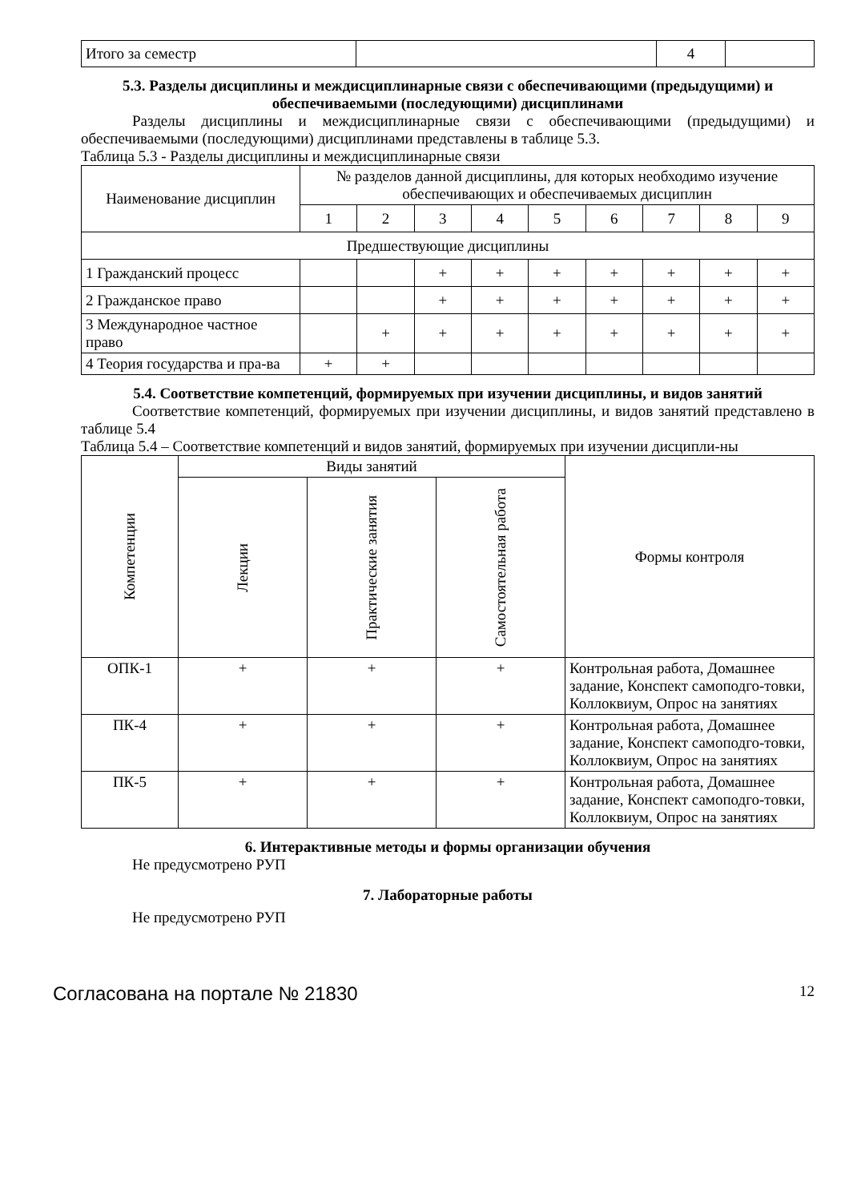| Итого за семестр | | 4 | |
5.3. Разделы дисциплины и междисциплинарные связи с обеспечивающими (предыдущими) и обеспечиваемыми (последующими) дисциплинами
Разделы дисциплины и междисциплинарные связи с обеспечивающими (предыдущими) и обеспечиваемыми (последующими) дисциплинами представлены в таблице 5.3.
Таблица 5.3 - Разделы дисциплины и междисциплинарные связи
| Наименование дисциплин | № разделов данной дисциплины, для которых необходимо изучение обеспечивающих и обеспечиваемых дисциплин | | | | | | | | |
| --- | --- | --- | --- | --- | --- | --- | --- | --- | --- |
| | 1 | 2 | 3 | 4 | 5 | 6 | 7 | 8 | 9 |
| Предшествующие дисциплины | | | | | | | | | |
| 1 Гражданский процесс | | | + | + | + | + | + | + | + |
| 2 Гражданское право | | | + | + | + | + | + | + | + |
| 3 Международное частное право | | + | + | + | + | + | + | + | + |
| 4 Теория государства и пра-ва | + | + | | | | | | | |
5.4. Соответствие компетенций, формируемых при изучении дисциплины, и видов занятий
Соответствие компетенций, формируемых при изучении дисциплины, и видов занятий представлено в таблице 5.4
Таблица 5.4 – Соответствие компетенций и видов занятий, формируемых при изучении дисципли-ны
| Компетенции | Виды занятий | | | Формы контроля |
| --- | --- | --- | --- | --- |
| | Лекции | Практические занятия | Самостоятельная работа | |
| ОПК-1 | + | + | + | Контрольная работа, Домашнее задание, Конспект самоподго-товки, Коллоквиум, Опрос на занятиях |
| ПК-4 | + | + | + | Контрольная работа, Домашнее задание, Конспект самоподго-товки, Коллоквиум, Опрос на занятиях |
| ПК-5 | + | + | + | Контрольная работа, Домашнее задание, Конспект самоподго-товки, Коллоквиум, Опрос на занятиях |
6. Интерактивные методы и формы организации обучения
Не предусмотрено РУП
7. Лабораторные работы
Не предусмотрено РУП
Согласована на портале № 21830 12